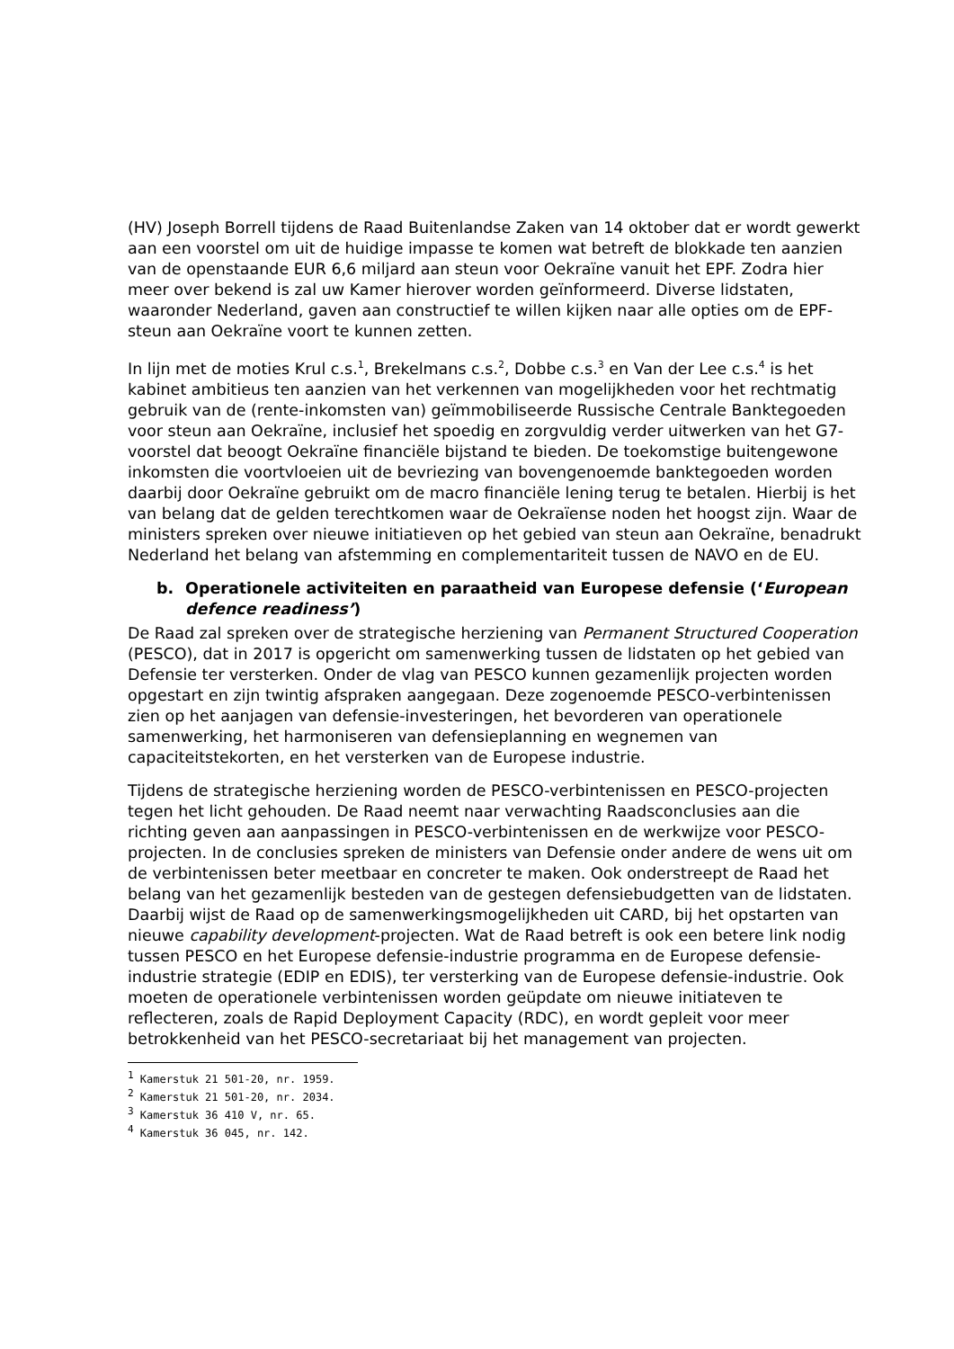(HV) Joseph Borrell tijdens de Raad Buitenlandse Zaken van 14 oktober dat er wordt gewerkt aan een voorstel om uit de huidige impasse te komen wat betreft de blokkade ten aanzien van de openstaande EUR 6,6 miljard aan steun voor Oekraïne vanuit het EPF. Zodra hier meer over bekend is zal uw Kamer hierover worden geïnformeerd. Diverse lidstaten, waaronder Nederland, gaven aan constructief te willen kijken naar alle opties om de EPF-steun aan Oekraïne voort te kunnen zetten.
In lijn met de moties Krul c.s.<sup>1</sup>, Brekelmans c.s.<sup>2</sup>, Dobbe c.s.<sup>3</sup> en Van der Lee c.s.<sup>4</sup> is het kabinet ambitieus ten aanzien van het verkennen van mogelijkheden voor het rechtmatig gebruik van de (rente-inkomsten van) geïmmobiliseerde Russische Centrale Banktegoeden voor steun aan Oekraïne, inclusief het spoedig en zorgvuldig verder uitwerken van het G7-voorstel dat beoogt Oekraïne financiële bijstand te bieden. De toekomstige buitengewone inkomsten die voortvloeien uit de bevriezing van bovengenoemde banktegoeden worden daarbij door Oekraïne gebruikt om de macro financiële lening terug te betalen. Hierbij is het van belang dat de gelden terechtkomen waar de Oekraïense noden het hoogst zijn. Waar de ministers spreken over nieuwe initiatieven op het gebied van steun aan Oekraïne, benadrukt Nederland het belang van afstemming en complementariteit tussen de NAVO en de EU.
b. Operationele activiteiten en paraatheid van Europese defensie (‘European defence readiness’)
De Raad zal spreken over de strategische herziening van Permanent Structured Cooperation (PESCO), dat in 2017 is opgericht om samenwerking tussen de lidstaten op het gebied van Defensie ter versterken. Onder de vlag van PESCO kunnen gezamenlijk projecten worden opgestart en zijn twintig afspraken aangegaan. Deze zogenoemde PESCO-verbintenissen zien op het aanjagen van defensie-investeringen, het bevorderen van operationele samenwerking, het harmoniseren van defensieplanning en wegnemen van capaciteitstekorten, en het versterken van de Europese industrie.
Tijdens de strategische herziening worden de PESCO-verbintenissen en PESCO-projecten tegen het licht gehouden. De Raad neemt naar verwachting Raadsconclusies aan die richting geven aan aanpassingen in PESCO-verbintenissen en de werkwijze voor PESCO-projecten. In de conclusies spreken de ministers van Defensie onder andere de wens uit om de verbintenissen beter meetbaar en concreter te maken. Ook onderstreept de Raad het belang van het gezamenlijk besteden van de gestegen defensiebudgetten van de lidstaten. Daarbij wijst de Raad op de samenwerkingsmogelijkheden uit CARD, bij het opstarten van nieuwe capability development-projecten. Wat de Raad betreft is ook een betere link nodig tussen PESCO en het Europese defensie-industrie programma en de Europese defensie-industrie strategie (EDIP en EDIS), ter versterking van de Europese defensie-industrie. Ook moeten de operationele verbintenissen worden geüpdate om nieuwe initiateven te reflecteren, zoals de Rapid Deployment Capacity (RDC), en wordt gepleit voor meer betrokkenheid van het PESCO-secretariaat bij het management van projecten.
<sup>1</sup> Kamerstuk 21 501-20, nr. 1959.
<sup>2</sup> Kamerstuk 21 501-20, nr. 2034.
<sup>3</sup> Kamerstuk 36 410 V, nr. 65.
<sup>4</sup> Kamerstuk 36 045, nr. 142.